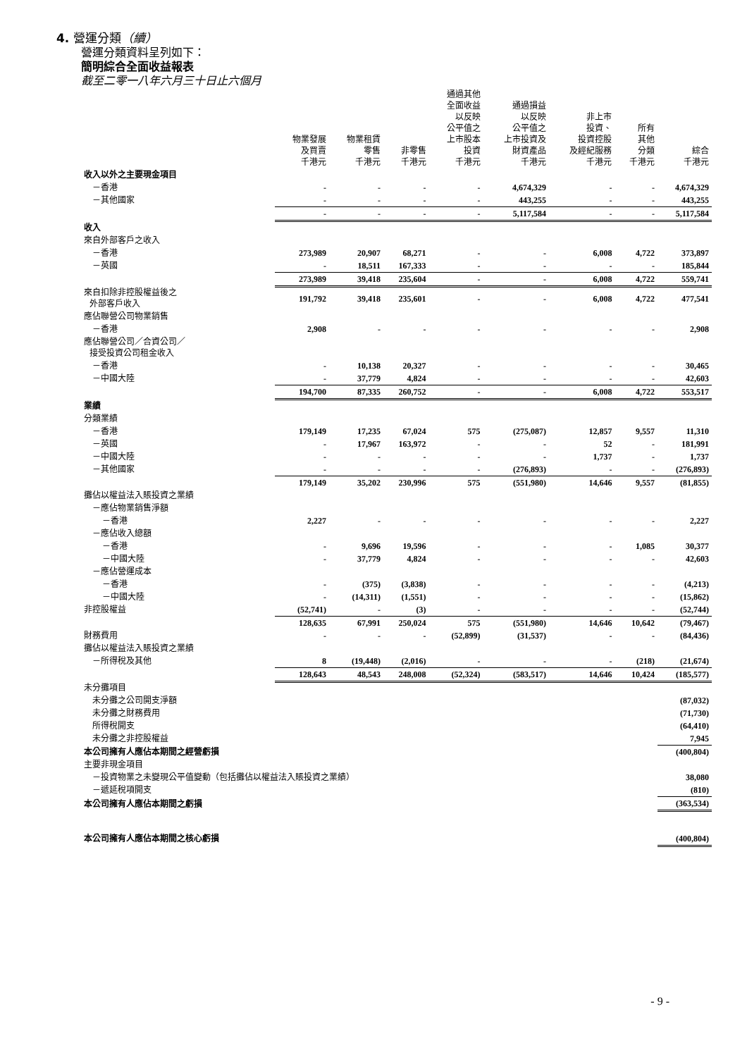4. 營運分類（續）
營運分類資料呈列如下：
簡明綜合全面收益報表
截至二零一八年六月三十日止六個月
| | 物業發展 及買賣 千港元 | 物業租賃 零售 千港元 | 非零售 千港元 | 通過其他 全面收益 以反映 公平值之 上市股本 投資 千港元 | 通過損益 以反映 公平值之 上市投資及 財資產品 千港元 | 非上市 投資、 投資控股 及經紀服務 千港元 | 所有 其他 分類 千港元 | 綜合 千港元 |
| --- | --- | --- | --- | --- | --- | --- | --- | --- |
| 收入以外之主要現金項目 | | | | | | | | |
| －香港 | - | - | - | - | 4,674,329 | - | - | 4,674,329 |
| －其他國家 | - | - | - | - | 443,255 | - | - | 443,255 |
| | - | - | - | - | 5,117,584 | - | - | 5,117,584 |
| 收入 | | | | | | | | |
| 來自外部客戶之收入 | | | | | | | | |
| －香港 | 273,989 | 20,907 | 68,271 | - | - | 6,008 | 4,722 | 373,897 |
| －英國 | - | 18,511 | 167,333 | - | - | - | - | 185,844 |
| | 273,989 | 39,418 | 235,604 | - | - | 6,008 | 4,722 | 559,741 |
| 來自扣除非控股權益後之 外部客戶收入 | 191,792 | 39,418 | 235,601 | - | - | 6,008 | 4,722 | 477,541 |
| 應佔聯營公司物業銷售 | | | | | | | | |
| －香港 | 2,908 | - | - | - | - | - | - | 2,908 |
| 應佔聯營公司／合資公司／ 接受投資公司租金收入 | | | | | | | | |
| －香港 | - | 10,138 | 20,327 | - | - | - | - | 30,465 |
| －中國大陸 | - | 37,779 | 4,824 | - | - | - | - | 42,603 |
| | 194,700 | 87,335 | 260,752 | - | - | 6,008 | 4,722 | 553,517 |
| 業績 | | | | | | | | |
| 分類業績 | | | | | | | | |
| －香港 | 179,149 | 17,235 | 67,024 | 575 | (275,087) | 12,857 | 9,557 | 11,310 |
| －英國 | - | 17,967 | 163,972 | - | - | 52 | - | 181,991 |
| －中國大陸 | - | - | - | - | - | 1,737 | - | 1,737 |
| －其他國家 | - | - | - | - | (276,893) | - | - | (276,893) |
| | 179,149 | 35,202 | 230,996 | 575 | (551,980) | 14,646 | 9,557 | (81,855) |
| 攤佔以權益法入賬投資之業績 | | | | | | | | |
| －應佔物業銷售淨額 | | | | | | | | |
| －香港 | 2,227 | - | - | - | - | - | - | 2,227 |
| －應佔收入總額 | | | | | | | | |
| －香港 | - | 9,696 | 19,596 | - | - | - | 1,085 | 30,377 |
| －中國大陸 | - | 37,779 | 4,824 | - | - | - | - | 42,603 |
| －應佔營運成本 | | | | | | | | |
| －香港 | - | (375) | (3,838) | - | - | - | - | (4,213) |
| －中國大陸 | - | (14,311) | (1,551) | - | - | - | - | (15,862) |
| 非控股權益 | (52,741) | - | (3) | - | - | - | - | (52,744) |
| | 128,635 | 67,991 | 250,024 | 575 | (551,980) | 14,646 | 10,642 | (79,467) |
| 財務費用 | - | - | - | (52,899) | (31,537) | - | - | (84,436) |
| 攤佔以權益法入賬投資之業績 | | | | | | | | |
| －所得稅及其他 | 8 | (19,448) | (2,016) | - | - | - | (218) | (21,674) |
| | 128,643 | 48,543 | 248,008 | (52,324) | (583,517) | 14,646 | 10,424 | (185,577) |
| 未分攤項目 | | | | | | | | |
| 未分攤之公司開支淨額 | | | | | | | | (87,032) |
| 未分攤之財務費用 | | | | | | | | (71,730) |
| 所得稅開支 | | | | | | | | (64,410) |
| 未分攤之非控股權益 | | | | | | | | 7,945 |
| 本公司擁有人應佔本期間之經營虧損 | | | | | | | | (400,804) |
| 主要非現金項目 | | | | | | | | |
| －投資物業之未變現公平值變動（包括攤佔以權益法入賬投資之業績） | | | | | | | | 38,080 |
| －遞延稅項開支 | | | | | | | | (810) |
| 本公司擁有人應佔本期間之虧損 | | | | | | | | (363,534) |
| 本公司擁有人應佔本期間之核心虧損 | | | | | | | | (400,804) |
- 9 -